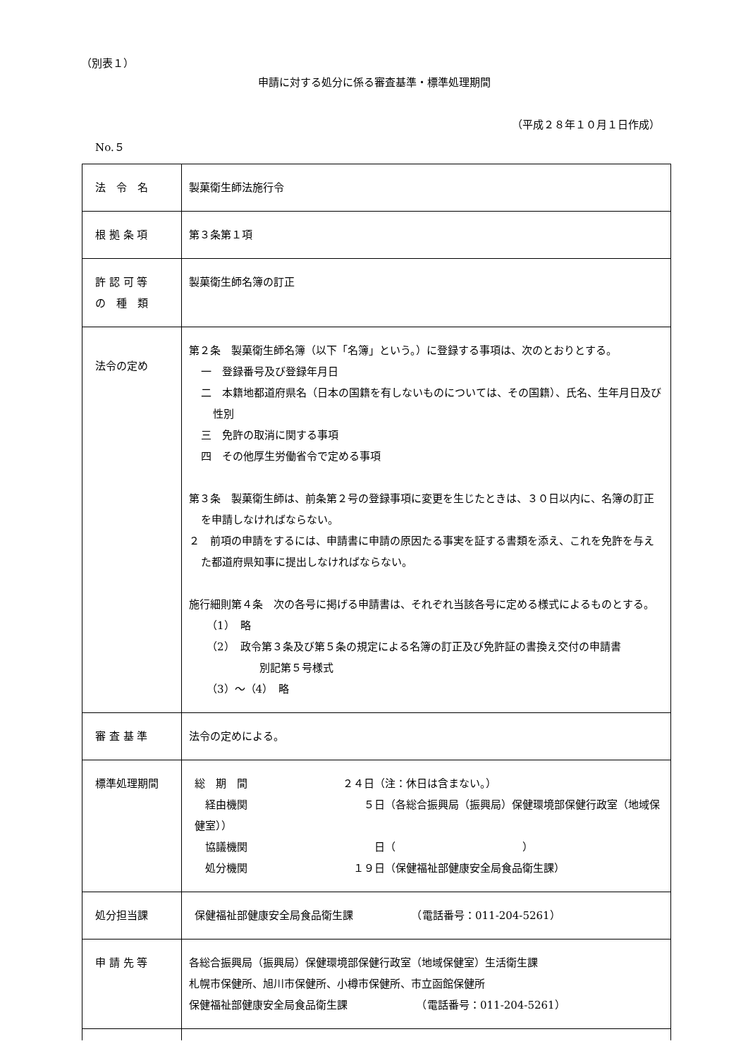（別表１）
申請に対する処分に係る審査基準・標準処理期間
（平成２８年１０月１日作成）
No.５
| 法 令 名 | 製菓衛生師法施行令 |
| 根 拠 条 項 | 第３条第１項 |
| 許 認 可 等 の 種 類 | 製菓衛生師名簿の訂正 |
| 法令の定め | 第２条 製菓衛生師名簿（以下「名簿」という。）に登録する事項は、次のとおりとする。 一 登録番号及び登録年月日 二 本籍地都道府県名（日本の国籍を有しないものについては、その国籍）、氏名、生年月日及び性別 三 免許の取消に関する事項 四 その他厚生労働省令で定める事項 第３条 製菓衛生師は、前条第２号の登録事項に変更を生じたときは、３０日以内に、名簿の訂正を申請しなければならない。 ２ 前項の申請をするには、申請書に申請の原因たる事実を証する書類を添え、これを免許を与えた都道府県知事に提出しなければならない。 施行細則第４条 次の各号に掲げる申請書は、それぞれ当該各号に定める様式によるものとする。 （1） 略 （2） 政令第３条及び第５条の規定による名簿の訂正及び免許証の書換え交付の申請書 別記第５号様式 （3）～（4） 略 |
| 審 査 基 準 | 法令の定めによる。 |
| 標準処理期間 | 総 期 間 ２４日（注：休日は含まない。） 経由機関 ５日（各総合振興局（振興局）保健環境部保健行政室（地域保健室）） 協議機関 日（ ） 処分機関 １９日（保健福祉部健康安全局食品衛生課） |
| 処分担当課 | 保健福祉部健康安全局食品衛生課 （電話番号：011-204-5261） |
| 申 請 先 等 | 各総合振興局（振興局）保健環境部保健行政室（地域保健室）生活衛生課 札幌市保健所、旭川市保健所、小樽市保健所、市立函館保健所 保健福祉部健康安全局食品衛生課 （電話番号：011-204-5261） |